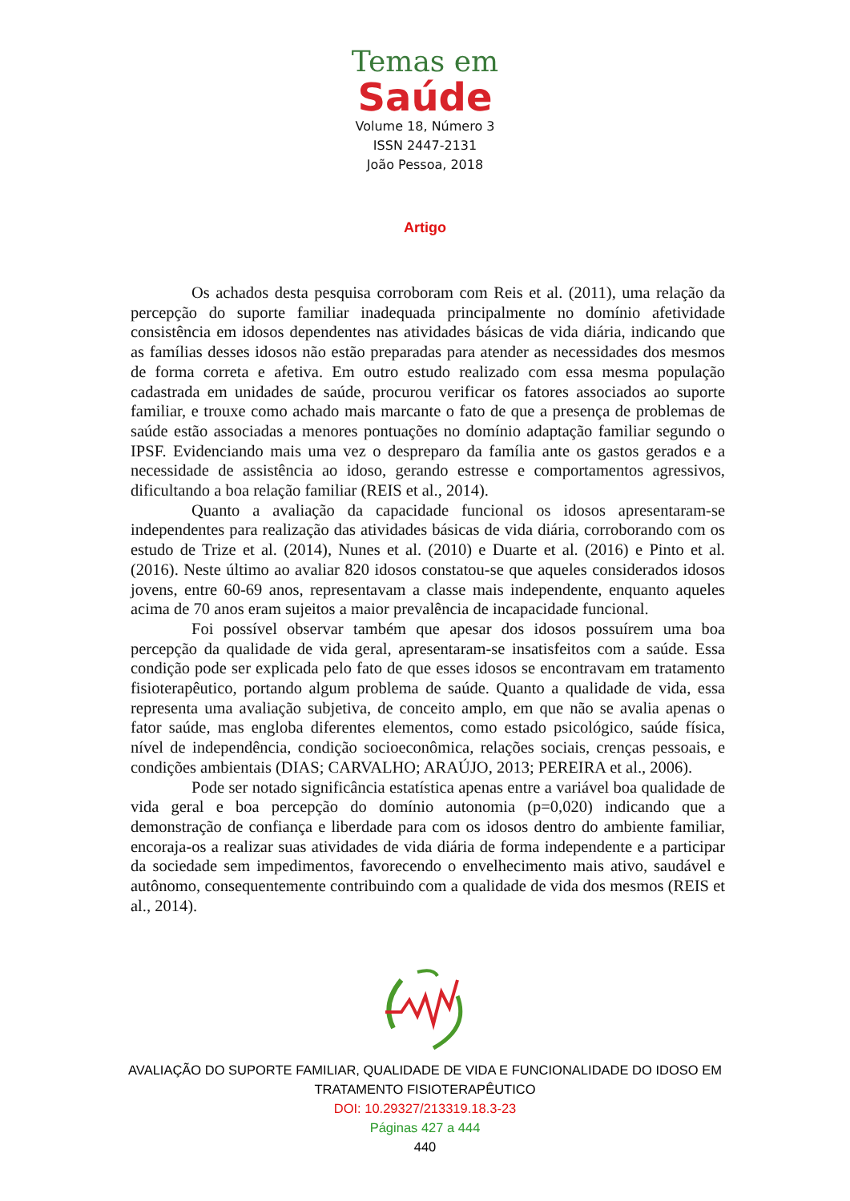Temas em
Saúde
Volume 18, Número 3
ISSN 2447-2131
João Pessoa, 2018
Artigo
Os achados desta pesquisa corroboram com Reis et al. (2011), uma relação da percepção do suporte familiar inadequada principalmente no domínio afetividade consistência em idosos dependentes nas atividades básicas de vida diária, indicando que as famílias desses idosos não estão preparadas para atender as necessidades dos mesmos de forma correta e afetiva. Em outro estudo realizado com essa mesma população cadastrada em unidades de saúde, procurou verificar os fatores associados ao suporte familiar, e trouxe como achado mais marcante o fato de que a presença de problemas de saúde estão associadas a menores pontuações no domínio adaptação familiar segundo o IPSF. Evidenciando mais uma vez o despreparo da família ante os gastos gerados e a necessidade de assistência ao idoso, gerando estresse e comportamentos agressivos, dificultando a boa relação familiar (REIS et al., 2014).
Quanto a avaliação da capacidade funcional os idosos apresentaram-se independentes para realização das atividades básicas de vida diária, corroborando com os estudo de Trize et al. (2014), Nunes et al. (2010) e Duarte et al. (2016) e Pinto et al. (2016). Neste último ao avaliar 820 idosos constatou-se que aqueles considerados idosos jovens, entre 60-69 anos, representavam a classe mais independente, enquanto aqueles acima de 70 anos eram sujeitos a maior prevalência de incapacidade funcional.
Foi possível observar também que apesar dos idosos possuírem uma boa percepção da qualidade de vida geral, apresentaram-se insatisfeitos com a saúde. Essa condição pode ser explicada pelo fato de que esses idosos se encontravam em tratamento fisioterapêutico, portando algum problema de saúde. Quanto a qualidade de vida, essa representa uma avaliação subjetiva, de conceito amplo, em que não se avalia apenas o fator saúde, mas engloba diferentes elementos, como estado psicológico, saúde física, nível de independência, condição socioeconômica, relações sociais, crenças pessoais, e condições ambientais (DIAS; CARVALHO; ARAÚJO, 2013; PEREIRA et al., 2006).
Pode ser notado significância estatística apenas entre a variável boa qualidade de vida geral e boa percepção do domínio autonomia (p=0,020) indicando que a demonstração de confiança e liberdade para com os idosos dentro do ambiente familiar, encoraja-os a realizar suas atividades de vida diária de forma independente e a participar da sociedade sem impedimentos, favorecendo o envelhecimento mais ativo, saudável e autônomo, consequentemente contribuindo com a qualidade de vida dos mesmos (REIS et al., 2014).
AVALIAÇÃO DO SUPORTE FAMILIAR, QUALIDADE DE VIDA E FUNCIONALIDADE DO IDOSO EM
TRATAMENTO FISIOTERAPÊUTICO
DOI: 10.29327/213319.18.3-23
Páginas 427 a 444
440